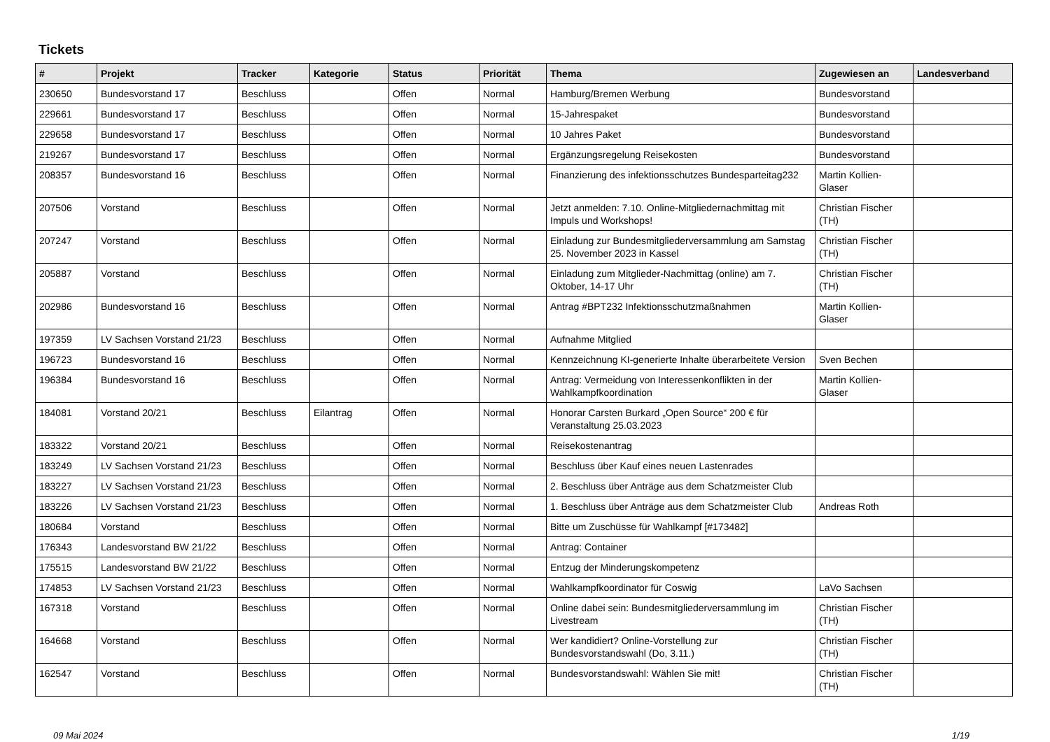Tickets
| # | Projekt | Tracker | Kategorie | Status | Priorität | Thema | Zugewiesen an | Landesverband |
| --- | --- | --- | --- | --- | --- | --- | --- | --- |
| 230650 | Bundesvorstand 17 | Beschluss | | Offen | Normal | Hamburg/Bremen Werbung | Bundesvorstand | |
| 229661 | Bundesvorstand 17 | Beschluss | | Offen | Normal | 15-Jahrespaket | Bundesvorstand | |
| 229658 | Bundesvorstand 17 | Beschluss | | Offen | Normal | 10 Jahres Paket | Bundesvorstand | |
| 219267 | Bundesvorstand 17 | Beschluss | | Offen | Normal | Ergänzungsregelung Reisekosten | Bundesvorstand | |
| 208357 | Bundesvorstand 16 | Beschluss | | Offen | Normal | Finanzierung des infektionsschutzes Bundesparteitag232 | Martin Kollien-Glaser | |
| 207506 | Vorstand | Beschluss | | Offen | Normal | Jetzt anmelden: 7.10. Online-Mitgliedernachmittag mit Impuls und Workshops! | Christian Fischer (TH) | |
| 207247 | Vorstand | Beschluss | | Offen | Normal | Einladung zur Bundesmitgliederversammlung am Samstag 25. November 2023 in Kassel | Christian Fischer (TH) | |
| 205887 | Vorstand | Beschluss | | Offen | Normal | Einladung zum Mitglieder-Nachmittag (online) am 7. Oktober, 14-17 Uhr | Christian Fischer (TH) | |
| 202986 | Bundesvorstand 16 | Beschluss | | Offen | Normal | Antrag #BPT232 Infektionsschutzmaßnahmen | Martin Kollien-Glaser | |
| 197359 | LV Sachsen Vorstand 21/23 | Beschluss | | Offen | Normal | Aufnahme Mitglied | | |
| 196723 | Bundesvorstand 16 | Beschluss | | Offen | Normal | Kennzeichnung KI-generierte Inhalte überarbeitete Version | Sven Bechen | |
| 196384 | Bundesvorstand 16 | Beschluss | | Offen | Normal | Antrag: Vermeidung von Interessenkonflikten in der Wahlkampfkoordination | Martin Kollien-Glaser | |
| 184081 | Vorstand 20/21 | Beschluss | Eilantrag | Offen | Normal | Honorar Carsten Burkard „Open Source“ 200 € für Veranstaltung 25.03.2023 | | |
| 183322 | Vorstand 20/21 | Beschluss | | Offen | Normal | Reisekostenantrag | | |
| 183249 | LV Sachsen Vorstand 21/23 | Beschluss | | Offen | Normal | Beschluss über Kauf eines neuen Lastenrades | | |
| 183227 | LV Sachsen Vorstand 21/23 | Beschluss | | Offen | Normal | 2. Beschluss über Anträge aus dem Schatzmeister Club | | |
| 183226 | LV Sachsen Vorstand 21/23 | Beschluss | | Offen | Normal | 1. Beschluss über Anträge aus dem Schatzmeister Club | Andreas Roth | |
| 180684 | Vorstand | Beschluss | | Offen | Normal | Bitte um Zuschüsse für Wahlkampf [#173482] | | |
| 176343 | Landesvorstand BW 21/22 | Beschluss | | Offen | Normal | Antrag: Container | | |
| 175515 | Landesvorstand BW 21/22 | Beschluss | | Offen | Normal | Entzug der Minderungskompetenz | | |
| 174853 | LV Sachsen Vorstand 21/23 | Beschluss | | Offen | Normal | Wahlkampfkoordinator für Coswig | LaVo Sachsen | |
| 167318 | Vorstand | Beschluss | | Offen | Normal | Online dabei sein: Bundesmitgliederversammlung im Livestream | Christian Fischer (TH) | |
| 164668 | Vorstand | Beschluss | | Offen | Normal | Wer kandidiert? Online-Vorstellung zur Bundesvorstandswahl (Do, 3.11.) | Christian Fischer (TH) | |
| 162547 | Vorstand | Beschluss | | Offen | Normal | Bundesvorstandswahl: Wählen Sie mit! | Christian Fischer (TH) | |
09 Mai 2024 1/19